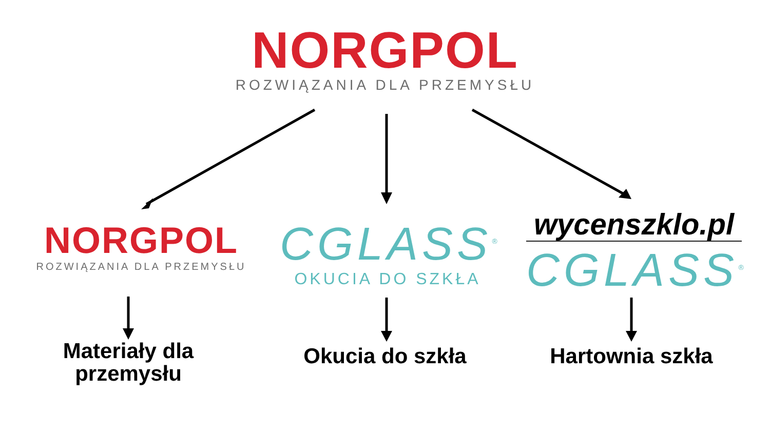NORGPOL
ROZWIĄZANIA DLA PRZEMYSŁU
NORGPOL
ROZWIĄZANIA DLA PRZEMYSŁU
CGLASS<sup>®</sup>
OKUCIA DO SZKŁA
wycenszklo.pl
CGLASS<sup>®</sup>
Materiały dla
przemysłu
Okucia do szkła Hartownia szkła